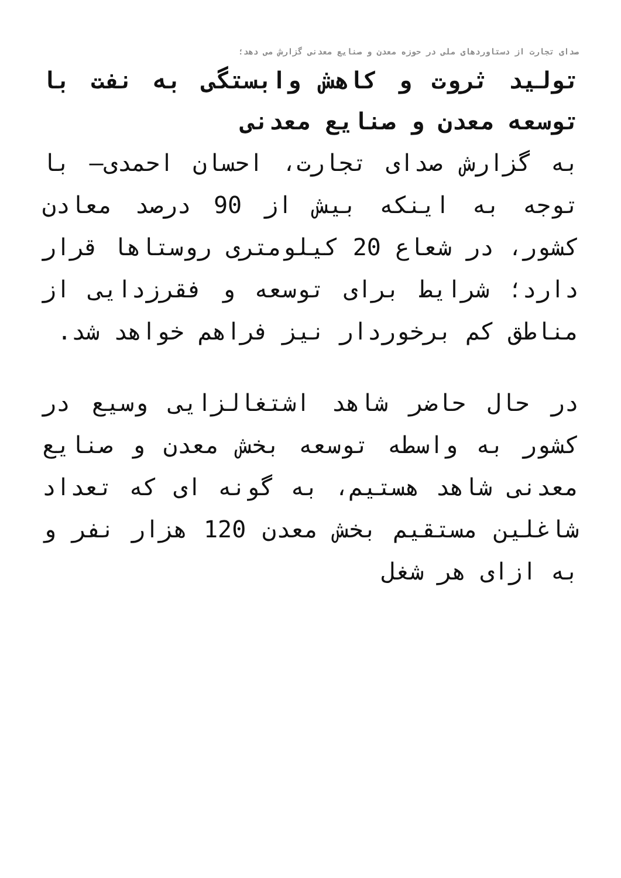صدای تجارت از دستاوردهای ملی در حوزه معدن و صنایع معدنی گزارش می دهد؛
تولید ثروت و کاهش وابستگی به نفت با توسعه معدن و صنایع معدنی
به گزارش صدای تجارت، احسان احمدی– با توجه به اینکه بیش از 90 درصد معادن کشور، در شعاع 20 کیلومتری روستاها قرار دارد؛ شرایط برای توسعه و فقرزدایی از مناطق کم برخوردار نیز فراهم خواهد شد.
در حال حاضر شاهد اشتغالزایی وسیع در کشور به واسطه توسعه بخش معدن و صنایع معدنی شاهد هستیم، به گونه ای که تعداد شاغلین مستقیم بخش معدن 120 هزار نفر و به ازای هر شغل